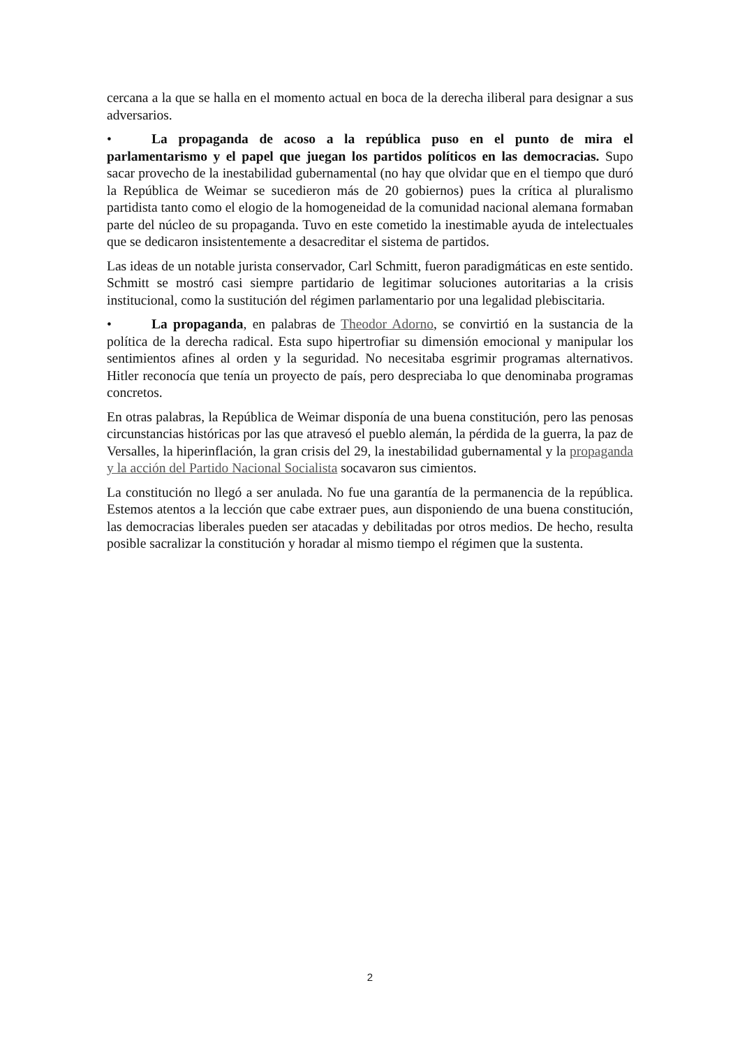cercana a la que se halla en el momento actual en boca de la derecha iliberal para designar a sus adversarios.
• La propaganda de acoso a la república puso en el punto de mira el parlamentarismo y el papel que juegan los partidos políticos en las democracias. Supo sacar provecho de la inestabilidad gubernamental (no hay que olvidar que en el tiempo que duró la República de Weimar se sucedieron más de 20 gobiernos) pues la crítica al pluralismo partidista tanto como el elogio de la homogeneidad de la comunidad nacional alemana formaban parte del núcleo de su propaganda. Tuvo en este cometido la inestimable ayuda de intelectuales que se dedicaron insistentemente a desacreditar el sistema de partidos.
Las ideas de un notable jurista conservador, Carl Schmitt, fueron paradigmáticas en este sentido. Schmitt se mostró casi siempre partidario de legitimar soluciones autoritarias a la crisis institucional, como la sustitución del régimen parlamentario por una legalidad plebiscitaria.
• La propaganda, en palabras de Theodor Adorno, se convirtió en la sustancia de la política de la derecha radical. Esta supo hipertrofiar su dimensión emocional y manipular los sentimientos afines al orden y la seguridad. No necesitaba esgrimir programas alternativos. Hitler reconocía que tenía un proyecto de país, pero despreciaba lo que denominaba programas concretos.
En otras palabras, la República de Weimar disponía de una buena constitución, pero las penosas circunstancias históricas por las que atravesó el pueblo alemán, la pérdida de la guerra, la paz de Versalles, la hiperinflación, la gran crisis del 29, la inestabilidad gubernamental y la propaganda y la acción del Partido Nacional Socialista socavaron sus cimientos.
La constitución no llegó a ser anulada. No fue una garantía de la permanencia de la república. Estemos atentos a la lección que cabe extraer pues, aun disponiendo de una buena constitución, las democracias liberales pueden ser atacadas y debilitadas por otros medios. De hecho, resulta posible sacralizar la constitución y horadar al mismo tiempo el régimen que la sustenta.
2